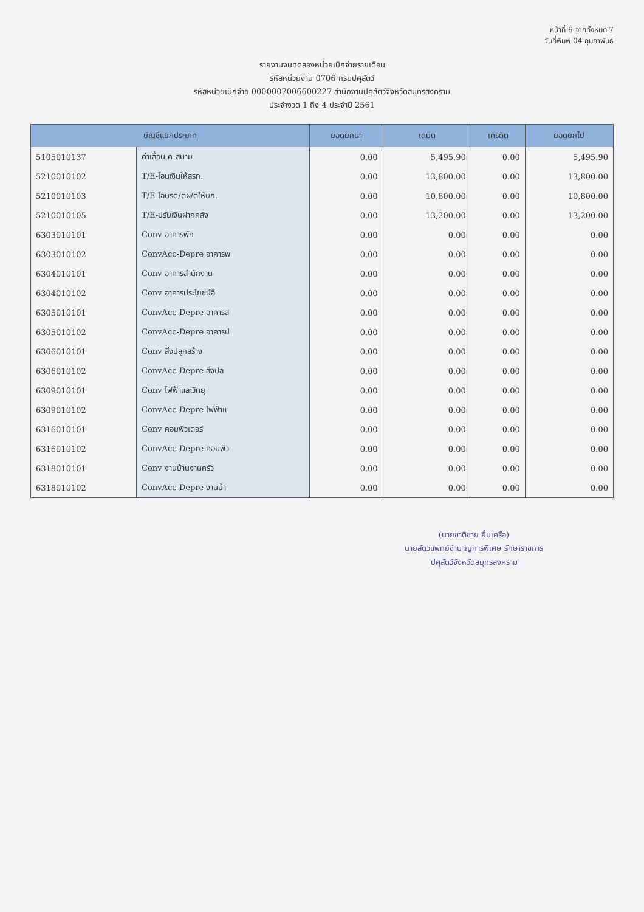หน้าที่ 6 จากทั้งหมด 7
วันที่พิมพ์ 04 กุมภาพันธ์
รายงานงบทดลองหน่วยเบิกจ่ายรายเดือน
รหัสหน่วยงาน 0706 กรมปศุสัตว์
รหัสหน่วยเบิกจ่าย 0000007006600227 สำนักงานปศุสัตว์จังหวัดสมุทรสงคราม
ประจำงวด 1 ถึง 4 ประจำปี 2561
| บัญชีแยกประเภท | | ยอดยกมา | เดบิต | เครดิต | ยอดยกไป |
| --- | --- | --- | --- | --- | --- |
| 5105010137 | ค่าเลื่อน-ค.สนาม | 0.00 | 5,495.90 | 0.00 | 5,495.90 |
| 5210010102 | T/E-โอนเงินให้สรก. | 0.00 | 13,800.00 | 0.00 | 13,800.00 |
| 5210010103 | T/E-โอนรด/ตผ/ตให้บก. | 0.00 | 10,800.00 | 0.00 | 10,800.00 |
| 5210010105 | T/E-ปรับเงินฝากคลัง | 0.00 | 13,200.00 | 0.00 | 13,200.00 |
| 6303010101 | Conv อาคารพัก | 0.00 | 0.00 | 0.00 | 0.00 |
| 6303010102 | ConvAcc-Depre อาคารพ | 0.00 | 0.00 | 0.00 | 0.00 |
| 6304010101 | Conv อาคารสำนักงาน | 0.00 | 0.00 | 0.00 | 0.00 |
| 6304010102 | Conv อาคารประโยชน์อื | 0.00 | 0.00 | 0.00 | 0.00 |
| 6305010101 | ConvAcc-Depre อาคารส | 0.00 | 0.00 | 0.00 | 0.00 |
| 6305010102 | ConvAcc-Depre อาคารป | 0.00 | 0.00 | 0.00 | 0.00 |
| 6306010101 | Conv สิ่งปลูกสร้าง | 0.00 | 0.00 | 0.00 | 0.00 |
| 6306010102 | ConvAcc-Depre สิ่งปล | 0.00 | 0.00 | 0.00 | 0.00 |
| 6309010101 | Conv ไฟฟ้าและวิทยุ | 0.00 | 0.00 | 0.00 | 0.00 |
| 6309010102 | ConvAcc-Depre ไฟฟ้าแ | 0.00 | 0.00 | 0.00 | 0.00 |
| 6316010101 | Conv คอมพิวเตอร์ | 0.00 | 0.00 | 0.00 | 0.00 |
| 6316010102 | ConvAcc-Depre คอมพิว | 0.00 | 0.00 | 0.00 | 0.00 |
| 6318010101 | Conv งานบ้านงานครัว | 0.00 | 0.00 | 0.00 | 0.00 |
| 6318010102 | ConvAcc-Depre งานบ้า | 0.00 | 0.00 | 0.00 | 0.00 |
(นายชาติชาย ยิ้มเครือ)
นายสัตวแพทย์ชำนาญการพิเศษ รักษาราชการ
ปศุสัตว์จังหวัดสมุทรสงคราม